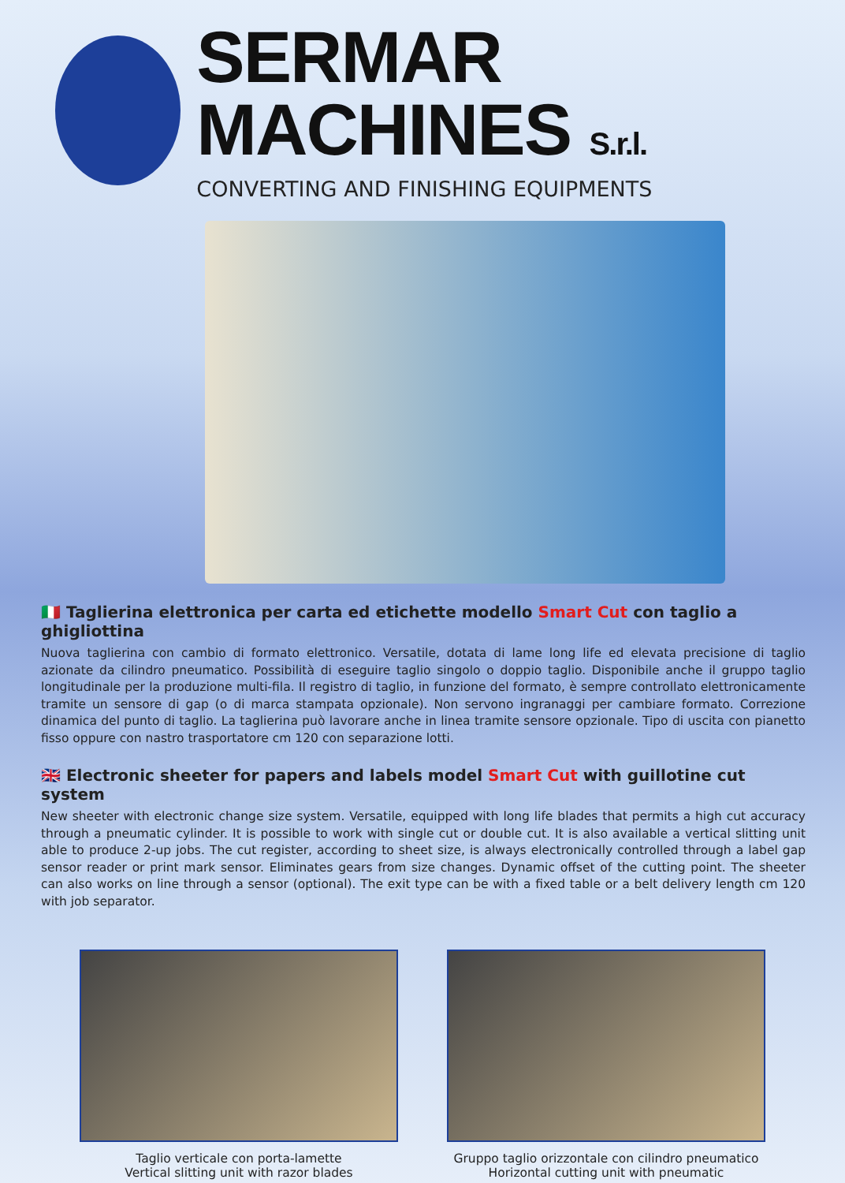SERMAR MACHINES S.r.l.
CONVERTING AND FINISHING EQUIPMENTS
🇮🇹 Taglierina elettronica per carta ed etichette modello Smart Cut con taglio a ghigliottina
Nuova taglierina con cambio di formato elettronico. Versatile, dotata di lame long life ed elevata precisione di taglio azionate da cilindro pneumatico. Possibilità di eseguire taglio singolo o doppio taglio. Disponibile anche il gruppo taglio longitudinale per la produzione multi-fila. Il registro di taglio, in funzione del formato, è sempre controllato elettronicamente tramite un sensore di gap (o di marca stampata opzionale). Non servono ingranaggi per cambiare formato. Correzione dinamica del punto di taglio. La taglierina può lavorare anche in linea tramite sensore opzionale. Tipo di uscita con pianetto fisso oppure con nastro trasportatore cm 120 con separazione lotti.
🇬🇧 Electronic sheeter for papers and labels model Smart Cut with guillotine cut system
New sheeter with electronic change size system. Versatile, equipped with long life blades that permits a high cut accuracy through a pneumatic cylinder. It is possible to work with single cut or double cut. It is also available a vertical slitting unit able to produce 2-up jobs. The cut register, according to sheet size, is always electronically controlled through a label gap sensor reader or print mark sensor. Eliminates gears from size changes. Dynamic offset of the cutting point. The sheeter can also works on line through a sensor (optional). The exit type can be with a fixed table or a belt delivery length cm 120 with job separator.
Taglio verticale con porta-lamette
Vertical slitting unit with razor blades
Gruppo taglio orizzontale con cilindro pneumatico
Horizontal cutting unit with pneumatic